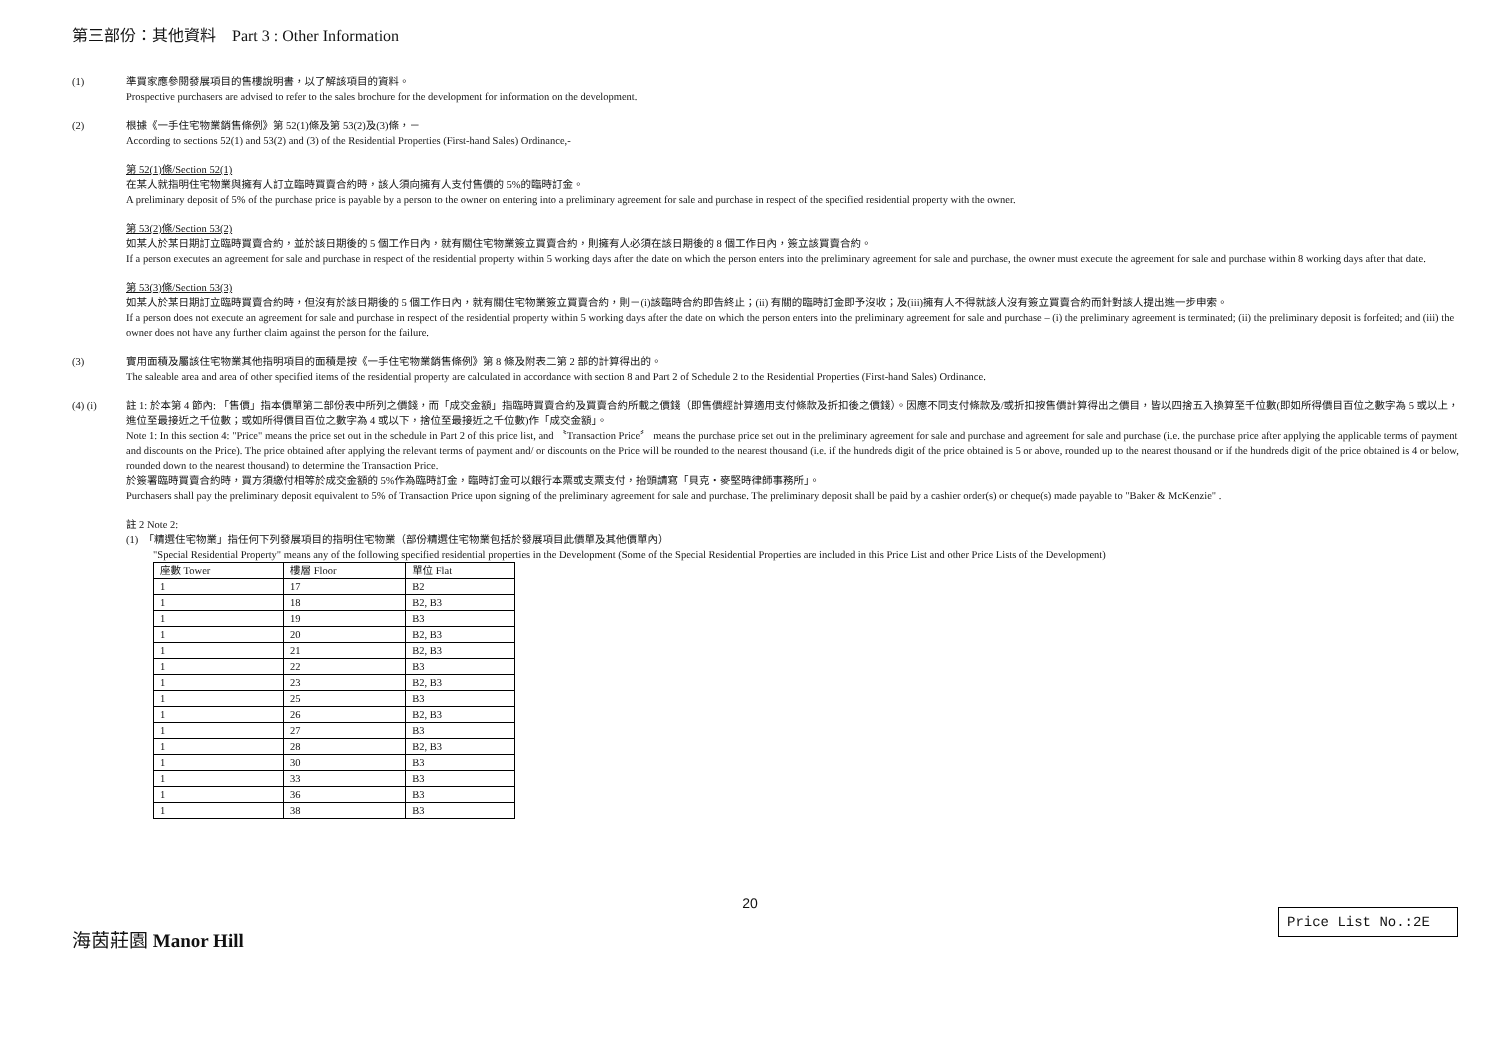第三部份：其他資料　Part 3 : Other Information
(1) 準買家應參閱發展項目的售樓說明書，以了解該項目的資料。
Prospective purchasers are advised to refer to the sales brochure for the development for information on the development.
(2) 根據《一手住宅物業銷售條例》第 52(1)條及第 53(2)及(3)條，－
According to sections 52(1) and 53(2) and (3) of the Residential Properties (First-hand Sales) Ordinance,-
第 52(1)條/Section 52(1)
在某人就指明住宅物業與擁有人訂立臨時買賣合約時，該人須向擁有人支付售價的 5%的臨時訂金。
A preliminary deposit of 5% of the purchase price is payable by a person to the owner on entering into a preliminary agreement for sale and purchase in respect of the specified residential property with the owner.
第 53(2)條/Section 53(2)
如某人於某日期訂立臨時買賣合約，並於該日期後的 5 個工作日內，就有關住宅物業簽立買賣合約，則擁有人必須在該日期後的 8 個工作日內，簽立該買賣合約。
If a person executes an agreement for sale and purchase in respect of the residential property within 5 working days after the date on which the person enters into the preliminary agreement for sale and purchase, the owner must execute the agreement for sale and purchase within 8 working days after that date.
第 53(3)條/Section 53(3)
如某人於某日期訂立臨時買賣合約時，但沒有於該日期後的 5 個工作日內，就有關住宅物業簽立買賣合約，則－(i)該臨時合約即告終止；(ii) 有關的臨時訂金即予沒收；及(iii)擁有人不得就該人沒有簽立買賣合約而針對該人提出進一步申索。
If a person does not execute an agreement for sale and purchase in respect of the residential property within 5 working days after the date on which the person enters into the preliminary agreement for sale and purchase – (i) the preliminary agreement is terminated; (ii) the preliminary deposit is forfeited; and (iii) the owner does not have any further claim against the person for the failure.
(3) 實用面積及屬該住宅物業其他指明項目的面積是按《一手住宅物業銷售條例》第 8 條及附表二第 2 部的計算得出的。
The saleable area and area of other specified items of the residential property are calculated in accordance with section 8 and Part 2 of Schedule 2 to the Residential Properties (First-hand Sales) Ordinance.
(4) (i) 註 1: 於本第 4 節內: 「售價」指本價單第二部份表中所列之價錢，而「成交金額」指臨時買賣合約及買賣合約所載之價錢（即售價經計算適用支付條款及折扣後之價錢）。因應不同支付條款及/或折扣按售價計算得出之價目，皆以四捨五入換算至千位數(即如所得價目百位之數字為 5 或以上，進位至最接近之千位數；或如所得價目百位之數字為 4 或以下，捨位至最接近之千位數)作「成交金額」。
Note 1: In this section 4: "Price" means the price set out in the schedule in Part 2 of this price list, and 〝Transaction Price〞 means the purchase price set out in the preliminary agreement for sale and purchase and agreement for sale and purchase (i.e. the purchase price after applying the applicable terms of payment and discounts on the Price). The price obtained after applying the relevant terms of payment and/ or discounts on the Price will be rounded to the nearest thousand (i.e. if the hundreds digit of the price obtained is 5 or above, rounded up to the nearest thousand or if the hundreds digit of the price obtained is 4 or below, rounded down to the nearest thousand) to determine the Transaction Price.
於簽署臨時買賣合約時，買方須繳付相等於成交金額的 5%作為臨時訂金，臨時訂金可以銀行本票或支票支付，抬頭請寫「貝克・麥堅時律師事務所」。
Purchasers shall pay the preliminary deposit equivalent to 5% of Transaction Price upon signing of the preliminary agreement for sale and purchase. The preliminary deposit shall be paid by a cashier order(s) or cheque(s) made payable to "Baker & McKenzie" .
註 2 Note 2:
(1)　「精選住宅物業」指任何下列發展項目的指明住宅物業（部份精選住宅物業包括於發展項目此價單及其他價單內）
"Special Residential Property" means any of the following specified residential properties in the Development (Some of the Special Residential Properties are included in this Price List and other Price Lists of the Development)
| 座數 Tower | 樓層 Floor | 單位 Flat |
| --- | --- | --- |
| 1 | 17 | B2 |
| 1 | 18 | B2, B3 |
| 1 | 19 | B3 |
| 1 | 20 | B2, B3 |
| 1 | 21 | B2, B3 |
| 1 | 22 | B3 |
| 1 | 23 | B2, B3 |
| 1 | 25 | B3 |
| 1 | 26 | B2, B3 |
| 1 | 27 | B3 |
| 1 | 28 | B2, B3 |
| 1 | 30 | B3 |
| 1 | 33 | B3 |
| 1 | 36 | B3 |
| 1 | 38 | B3 |
20
海茵莊園 Manor Hill
Price List No.:2E